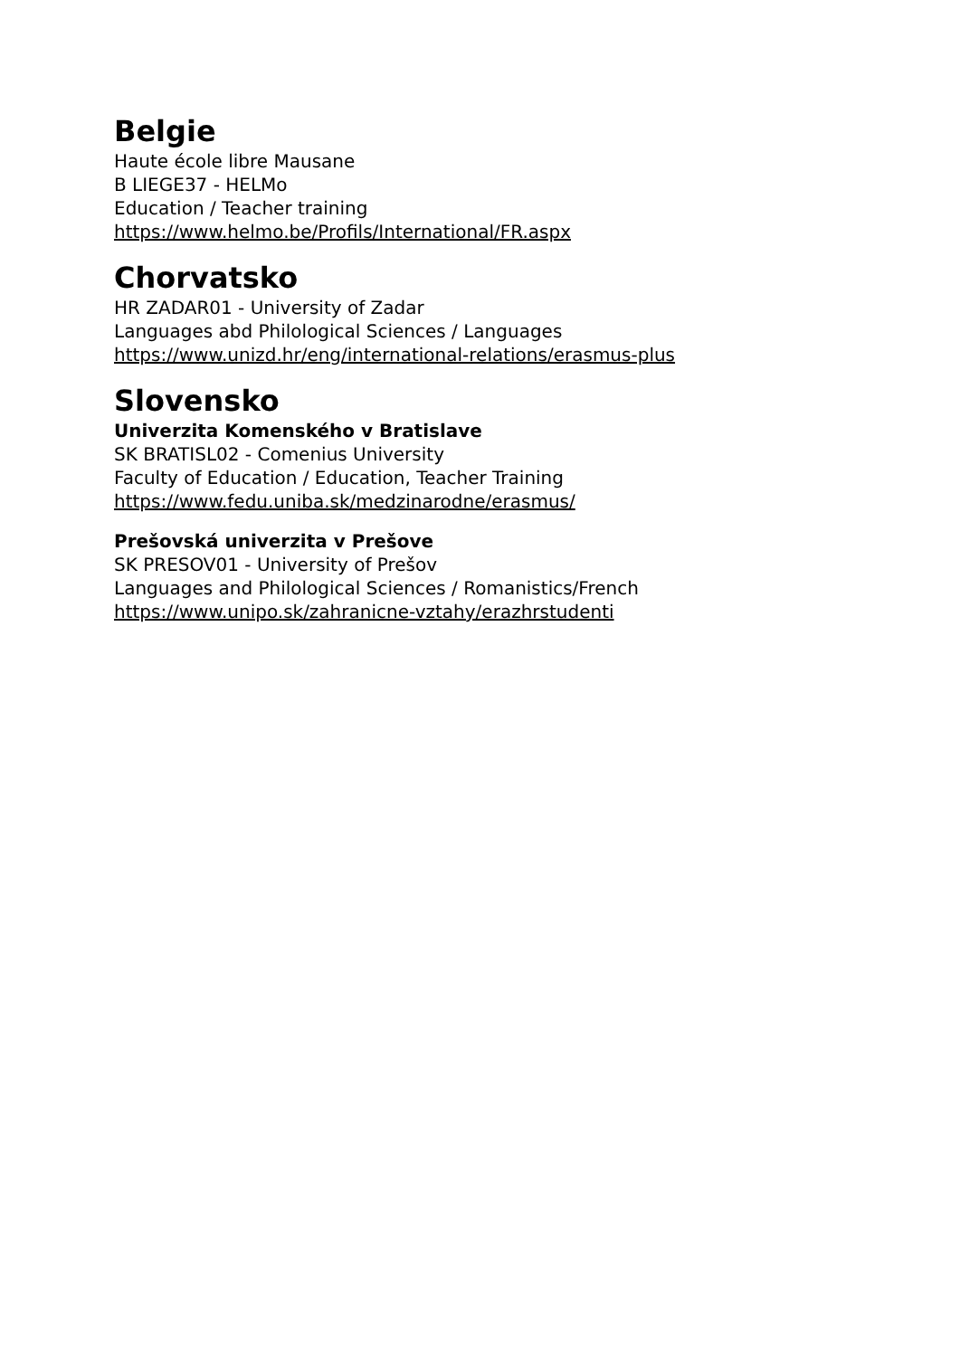Belgie
Haute école libre Mausane
B LIEGE37 - HELMo
Education / Teacher training
https://www.helmo.be/Profils/International/FR.aspx
Chorvatsko
HR ZADAR01 - University of Zadar
Languages abd Philological Sciences / Languages
https://www.unizd.hr/eng/international-relations/erasmus-plus
Slovensko
Univerzita Komenského v Bratislave
SK BRATISL02 - Comenius University
Faculty of Education / Education, Teacher Training
https://www.fedu.uniba.sk/medzinarodne/erasmus/
Prešovská univerzita v Prešove
SK PRESOV01 - University of Prešov
Languages and Philological Sciences / Romanistics/French
https://www.unipo.sk/zahranicne-vztahy/erazhrstudenti